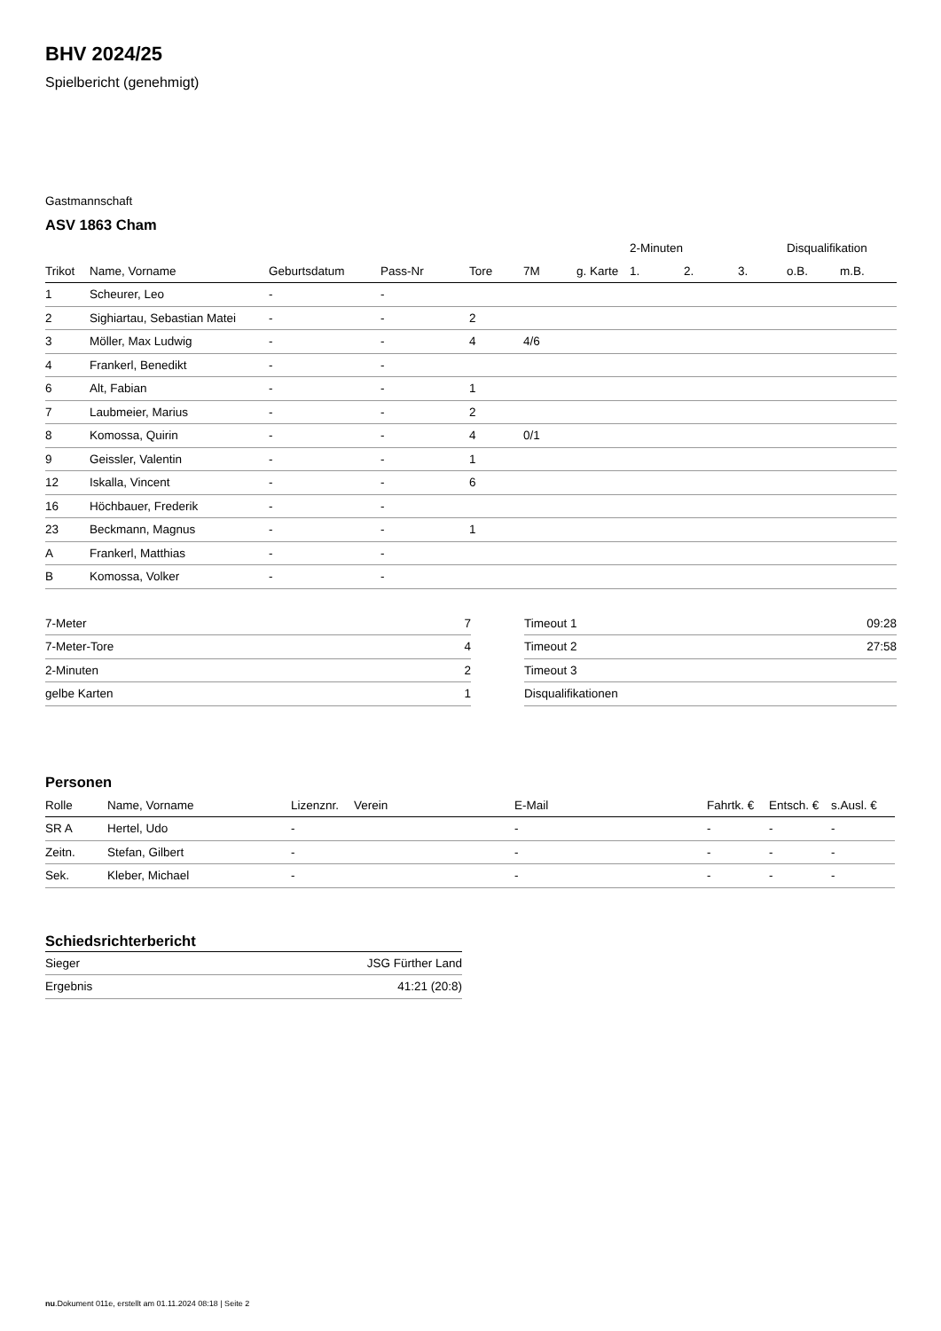BHV 2024/25
Spielbericht (genehmigt)
Gastmannschaft
ASV 1863 Cham
| | | | | | | | 2-Minuten | | | Disqualifikation | |
| Trikot | Name, Vorname | Geburtsdatum | Pass-Nr | Tore | 7M | g. Karte | 1. | 2. | 3. | o.B. | m.B. |
| 1 | Scheurer, Leo | - | - | | | | | | | | |
| 2 | Sighiartau, Sebastian Matei | - | - | 2 | | | | | | | |
| 3 | Möller, Max Ludwig | - | - | 4 | 4/6 | | | | | | |
| 4 | Frankerl, Benedikt | - | - | | | | | | | | |
| 6 | Alt, Fabian | - | - | 1 | | | | | | | |
| 7 | Laubmeier, Marius | - | - | 2 | | | | | | | |
| 8 | Komossa, Quirin | - | - | 4 | 0/1 | | | | | | |
| 9 | Geissler, Valentin | - | - | 1 | | | | | | | |
| 12 | Iskalla, Vincent | - | - | 6 | | | | | | | |
| 16 | Höchbauer, Frederik | - | - | | | | | | | | |
| 23 | Beckmann, Magnus | - | - | 1 | | | | | | | |
| A | Frankerl, Matthias | - | - | | | | | | | | |
| B | Komossa, Volker | - | - | | | | | | | | |
| 7-Meter | 7 |
| 7-Meter-Tore | 4 |
| 2-Minuten | 2 |
| gelbe Karten | 1 |
| Timeout 1 | 09:28 |
| Timeout 2 | 27:58 |
| Timeout 3 | |
| Disqualifikationen | |
Personen
| Rolle | Name, Vorname | Lizenznr. | Verein | E-Mail | Fahrtk. € | Entsch. € | s.Ausl. € |
| --- | --- | --- | --- | --- | --- | --- | --- |
| SR A | Hertel, Udo | - | | - | - | - | - |
| Zeitn. | Stefan, Gilbert | - | | - | - | - | - |
| Sek. | Kleber, Michael | - | | - | - | - | - |
Schiedsrichterbericht
| Sieger | JSG Fürther Land |
| Ergebnis | 41:21 (20:8) |
nu.Dokument 011e, erstellt am 01.11.2024 08:18 | Seite 2